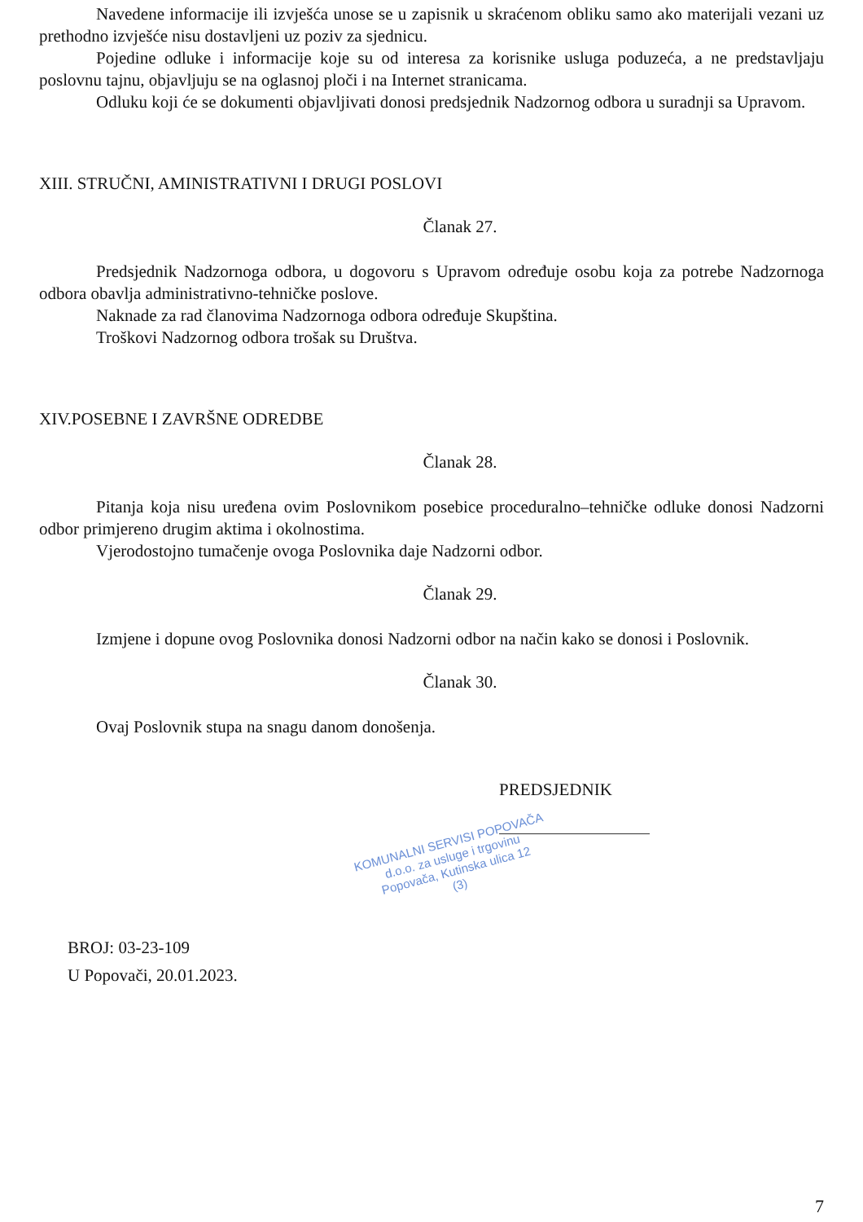Navedene informacije ili izvješća unose se u zapisnik u skraćenom obliku samo ako materijali vezani uz prethodno izvješće nisu dostavljeni uz poziv za sjednicu.
Pojedine odluke i informacije koje su od interesa za korisnike usluga poduzeća, a ne predstavljaju poslovnu tajnu, objavljuju se na oglasnoj ploči i na Internet stranicama.
Odluku koji će se dokumenti objavljivati donosi predsjednik Nadzornog odbora u suradnji sa Upravom.
XIII. STRUČNI, AMINISTRATIVNI I DRUGI POSLOVI
Članak 27.
Predsjednik Nadzornoga odbora, u dogovoru s Upravom određuje osobu koja za potrebe Nadzornoga odbora obavlja administrativno-tehničke poslove.
Naknade za rad članovima Nadzornoga odbora određuje Skupština.
Troškovi Nadzornog odbora trošak su Društva.
XIV.POSEBNE I ZAVRŠNE ODREDBE
Članak 28.
Pitanja koja nisu uređena ovim Poslovnikom posebice proceduralno–tehničke odluke donosi Nadzorni odbor primjereno drugim aktima i okolnostima.
Vjerodostojno tumačenje ovoga Poslovnika daje Nadzorni odbor.
Članak 29.
Izmjene i dopune ovog Poslovnika donosi Nadzorni odbor na način kako se donosi i Poslovnik.
Članak 30.
Ovaj Poslovnik stupa na snagu danom donošenja.
PREDSJEDNIK
KOMUNALNI SERVISI POPOVAČA
d.o.o. za usluge i trgovinu
Popovača, Kutinska ulica 12
(3)
BROJ: 03-23-109
U Popovači, 20.01.2023.
7